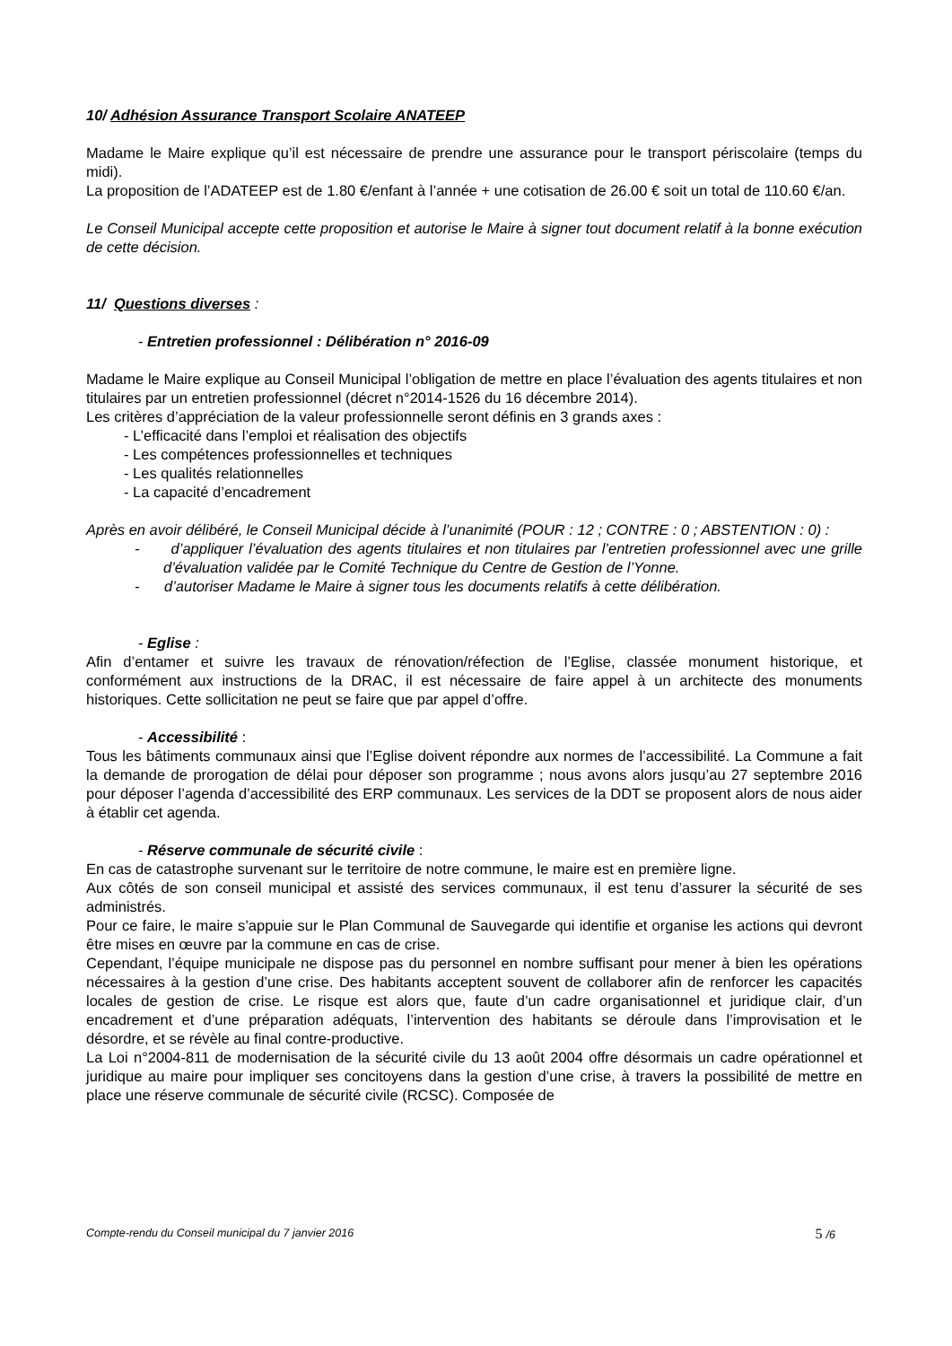10/ Adhésion Assurance Transport Scolaire ANATEEP
Madame le Maire explique qu’il est nécessaire de prendre une assurance pour le transport périscolaire (temps du midi).
La proposition de l’ADATEEP est de 1.80 €/enfant à l’année + une cotisation de 26.00 € soit un total de 110.60 €/an.
Le Conseil Municipal accepte cette proposition et autorise le Maire à signer tout document relatif à la bonne exécution de cette décision.
11/ Questions diverses :
- Entretien professionnel : Délibération n° 2016-09
Madame le Maire explique au Conseil Municipal l’obligation de mettre en place l’évaluation des agents titulaires et non titulaires par un entretien professionnel (décret n°2014-1526 du 16 décembre 2014).
Les critères d’appréciation de la valeur professionnelle seront définis en 3 grands axes :
- L’efficacité dans l’emploi et réalisation des objectifs
- Les compétences professionnelles et techniques
- Les qualités relationnelles
- La capacité d’encadrement
Après en avoir délibéré, le Conseil Municipal décide à l’unanimité (POUR : 12 ; CONTRE : 0 ; ABSTENTION : 0) :
- d’appliquer l’évaluation des agents titulaires et non titulaires par l’entretien professionnel avec une grille d’évaluation validée par le Comité Technique du Centre de Gestion de l’Yonne.
- d’autoriser Madame le Maire à signer tous les documents relatifs à cette délibération.
- Eglise :
Afin d’entamer et suivre les travaux de rénovation/réfection de l’Eglise, classée monument historique, et conformément aux instructions de la DRAC, il est nécessaire de faire appel à un architecte des monuments historiques. Cette sollicitation ne peut se faire que par appel d’offre.
- Accessibilité :
Tous les bâtiments communaux ainsi que l’Eglise doivent répondre aux normes de l’accessibilité. La Commune a fait la demande de prorogation de délai pour déposer son programme ; nous avons alors jusqu’au 27 septembre 2016 pour déposer l’agenda d’accessibilité des ERP communaux. Les services de la DDT se proposent alors de nous aider à établir cet agenda.
- Réserve communale de sécurité civile :
En cas de catastrophe survenant sur le territoire de notre commune, le maire est en première ligne.
Aux côtés de son conseil municipal et assisté des services communaux, il est tenu d’assurer la sécurité de ses administrés.
Pour ce faire, le maire s’appuie sur le Plan Communal de Sauvegarde qui identifie et organise les actions qui devront être mises en œuvre par la commune en cas de crise.
Cependant, l’équipe municipale ne dispose pas du personnel en nombre suffisant pour mener à bien les opérations nécessaires à la gestion d’une crise. Des habitants acceptent souvent de collaborer afin de renforcer les capacités locales de gestion de crise. Le risque est alors que, faute d’un cadre organisationnel et juridique clair, d’un encadrement et d’une préparation adéquats, l’intervention des habitants se déroule dans l’improvisation et le désordre, et se révèle au final contre-productive.
La Loi n°2004-811 de modernisation de la sécurité civile du 13 août 2004 offre désormais un cadre opérationnel et juridique au maire pour impliquer ses concitoyens dans la gestion d’une crise, à travers la possibilité de mettre en place une réserve communale de sécurité civile (RCSC). Composée de
Compte-rendu du Conseil municipal du 7 janvier 2016 5 /6